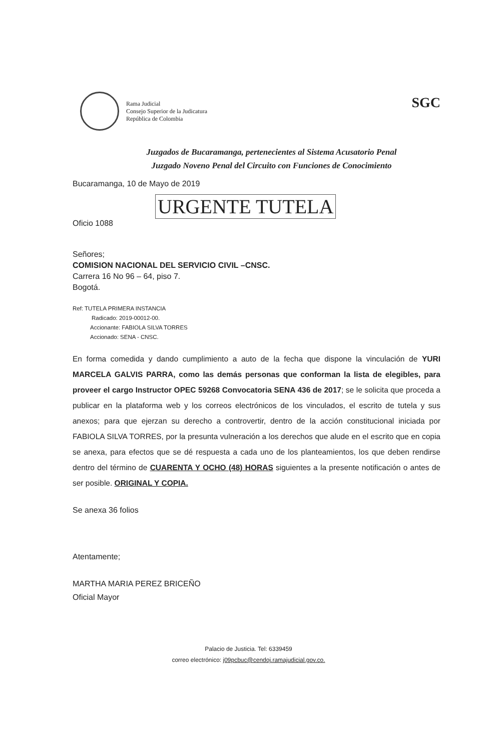Rama Judicial
Consejo Superior de la Judicatura
República de Colombia
SGC
Juzgados de Bucaramanga, pertenecientes al Sistema Acusatorio Penal
Juzgado Noveno Penal del Circuito con Funciones de Conocimiento
Bucaramanga, 10 de Mayo de 2019
URGENTE TUTELA
Oficio 1088
Señores;
COMISION NACIONAL DEL SERVICIO CIVIL –CNSC.
Carrera 16 No 96 – 64, piso 7.
Bogotá.
Ref: TUTELA PRIMERA INSTANCIA
Radicado: 2019-00012-00.
Accionante: FABIOLA SILVA TORRES
Accionado: SENA - CNSC.
En forma comedida y dando cumplimiento a auto de la fecha que dispone la vinculación de YURI MARCELA GALVIS PARRA, como las demás personas que conforman la lista de elegibles, para proveer el cargo Instructor OPEC 59268 Convocatoria SENA 436 de 2017; se le solicita que proceda a publicar en la plataforma web y los correos electrónicos de los vinculados, el escrito de tutela y sus anexos; para que ejerzan su derecho a controvertir, dentro de la acción constitucional iniciada por FABIOLA SILVA TORRES, por la presunta vulneración a los derechos que alude en el escrito que en copia se anexa, para efectos que se dé respuesta a cada uno de los planteamientos, los que deben rendirse dentro del término de CUARENTA Y OCHO (48) HORAS siguientes a la presente notificación o antes de ser posible. ORIGINAL Y COPIA.
Se anexa 36 folios
Atentamente;
MARTHA MARIA PEREZ BRICEÑO
Oficial Mayor
Palacio de Justicia. Tel: 6339459
correo electrónico: j09pcbuc@cendoj.ramajudicial.gov.co.